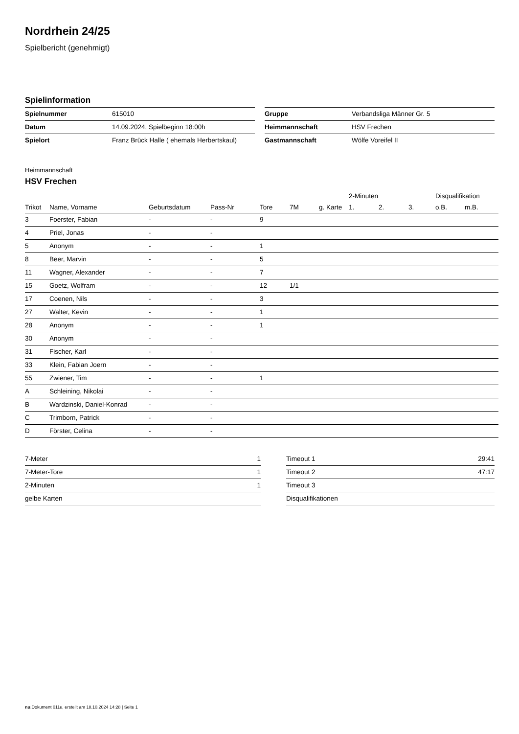Nordrhein 24/25
Spielbericht (genehmigt)
Spielinformation
| Spielnummer | 615010 |
| Datum | 14.09.2024, Spielbeginn 18:00h |
| Spielort | Franz Brück Halle ( ehemals Herbertskaul) |
| Gruppe | Verbandsliga Männer Gr. 5 |
| Heimmannschaft | HSV Frechen |
| Gastmannschaft | Wölfe Voreifel II |
Heimmannschaft
HSV Frechen
| | | | | | | | 2-Minuten | | | Disqualifikation | |
| --- | --- | --- | --- | --- | --- | --- | --- | --- | --- | --- | --- |
| Trikot | Name, Vorname | Geburtsdatum | Pass-Nr | Tore | 7M | g. Karte | 1. | 2. | 3. | o.B. | m.B. |
| 3 | Foerster, Fabian | - | - | 9 | | | | | | | |
| 4 | Priel, Jonas | - | - | | | | | | | | |
| 5 | Anonym | - | - | 1 | | | | | | | |
| 8 | Beer, Marvin | - | - | 5 | | | | | | | |
| 11 | Wagner, Alexander | - | - | 7 | | | | | | | |
| 15 | Goetz, Wolfram | - | - | 12 | 1/1 | | | | | | |
| 17 | Coenen, Nils | - | - | 3 | | | | | | | |
| 27 | Walter, Kevin | - | - | 1 | | | | | | | |
| 28 | Anonym | - | - | 1 | | | | | | | |
| 30 | Anonym | - | - | | | | | | | | |
| 31 | Fischer, Karl | - | - | | | | | | | | |
| 33 | Klein, Fabian Joern | - | - | | | | | | | | |
| 55 | Zwiener, Tim | - | - | 1 | | | | | | | |
| A | Schleining, Nikolai | - | - | | | | | | | | |
| B | Wardzinski, Daniel-Konrad | - | - | | | | | | | | |
| C | Trimborn, Patrick | - | - | | | | | | | | |
| D | Förster, Celina | - | - | | | | | | | | |
| 7-Meter | 1 |
| 7-Meter-Tore | 1 |
| 2-Minuten | 1 |
| gelbe Karten | |
| Timeout 1 | 29:41 |
| Timeout 2 | 47:17 |
| Timeout 3 | |
| Disqualifikationen | |
nu.Dokument 011e, erstellt am 18.10.2024 14:28 | Seite 1